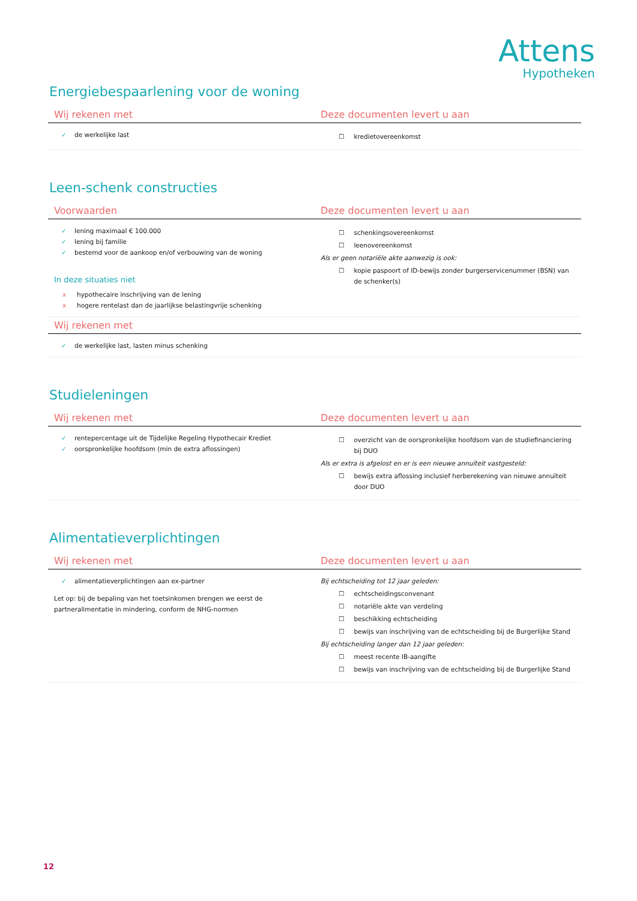Attens
Hypotheken
Energiebespaarlening voor de woning
| Wij rekenen met | Deze documenten levert u aan |
| --- | --- |
| ✓ de werkelijke last | ☐ kredietovereenkomst |
Leen-schenk constructies
| Voorwaarden | Deze documenten levert u aan |
| --- | --- |
| ✓ lening maximaal € 100.000 ✓ lening bij familie ✓ bestemd voor de aankoop en/of verbouwing van de woning In deze situaties niet x hypothecaire inschrijving van de lening x hogere rentelast dan de jaarlijkse belastingvrije schenking | ☐ schenkingsovereenkomst ☐ leenovereenkomst Als er geen notariële akte aanwezig is ook: ☐ kopie paspoort of ID-bewijs zonder burgerservicenummer (BSN) van de schenker(s) |
| Wij rekenen met | |
| ✓ de werkelijke last, lasten minus schenking | |
Studieleningen
| Wij rekenen met | Deze documenten levert u aan |
| --- | --- |
| ✓ rentepercentage uit de Tijdelijke Regeling Hypothecair Krediet ✓ oorspronkelijke hoofdsom (min de extra aflossingen) | ☐ overzicht van de oorspronkelijke hoofdsom van de studiefinanciering bij DUO Als er extra is afgelost en er is een nieuwe annuïteit vastgesteld: ☐ bewijs extra aflossing inclusief herberekening van nieuwe annuïteit door DUO |
Alimentatieverplichtingen
| Wij rekenen met | Deze documenten levert u aan |
| --- | --- |
| ✓ alimentatieverplichtingen aan ex-partner Let op: bij de bepaling van het toetsinkomen brengen we eerst de partneralimentatie in mindering, conform de NHG-normen | Bij echtscheiding tot 12 jaar geleden: ☐ echtscheidingsconvenant ☐ notariële akte van verdeling ☐ beschikking echtscheiding ☐ bewijs van inschrijving van de echtscheiding bij de Burgerlijke Stand Bij echtscheiding langer dan 12 jaar geleden: ☐ meest recente IB-aangifte ☐ bewijs van inschrijving van de echtscheiding bij de Burgerlijke Stand |
12